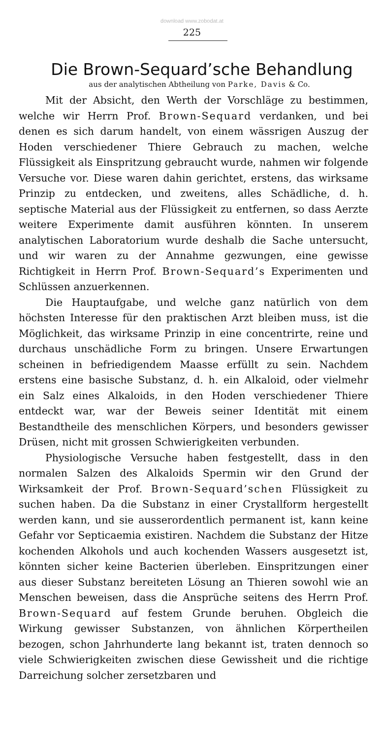download www.zobodat.at
225
Die Brown-Sequard’sche Behandlung
aus der analytischen Abtheilung von Parke, Davis & Co.
Mit der Absicht, den Werth der Vorschläge zu bestimmen, welche wir Herrn Prof. Brown-Sequard verdanken, und bei denen es sich darum handelt, von einem wässrigen Auszug der Hoden verschiedener Thiere Gebrauch zu machen, welche Flüssigkeit als Einspritzung gebraucht wurde, nahmen wir folgende Versuche vor. Diese waren dahin gerichtet, erstens, das wirksame Prinzip zu entdecken, und zweitens, alles Schädliche, d. h. septische Material aus der Flüssigkeit zu entfernen, so dass Aerzte weitere Experimente damit ausführen könnten. In unserem analytischen Laboratorium wurde deshalb die Sache untersucht, und wir waren zu der Annahme gezwungen, eine gewisse Richtigkeit in Herrn Prof. Brown-Sequard’s Experimenten und Schlüssen anzuerkennen.
Die Hauptaufgabe, und welche ganz natürlich von dem höchsten Interesse für den praktischen Arzt bleiben muss, ist die Möglichkeit, das wirksame Prinzip in eine concentrirte, reine und durchaus unschädliche Form zu bringen. Unsere Erwartungen scheinen in befriedigendem Maasse erfüllt zu sein. Nachdem erstens eine basische Substanz, d. h. ein Alkaloid, oder vielmehr ein Salz eines Alkaloids, in den Hoden verschiedener Thiere entdeckt war, war der Beweis seiner Identität mit einem Bestandtheile des menschlichen Körpers, und besonders gewisser Drüsen, nicht mit grossen Schwierigkeiten verbunden.
Physiologische Versuche haben festgestellt, dass in den normalen Salzen des Alkaloids Spermin wir den Grund der Wirksamkeit der Prof. Brown-Sequard’schen Flüssigkeit zu suchen haben. Da die Substanz in einer Crystallform hergestellt werden kann, und sie ausserordentlich permanent ist, kann keine Gefahr vor Septicaemia existiren. Nachdem die Substanz der Hitze kochenden Alkohols und auch kochenden Wassers ausgesetzt ist, könnten sicher keine Bacterien überleben. Einspritzungen einer aus dieser Substanz bereiteten Lösung an Thieren sowohl wie an Menschen beweisen, dass die Ansprüche seitens des Herrn Prof. Brown-Sequard auf festem Grunde beruhen. Obgleich die Wirkung gewisser Substanzen, von ähnlichen Körpertheilen bezogen, schon Jahrhunderte lang bekannt ist, traten dennoch so viele Schwierigkeiten zwischen diese Gewissheit und die richtige Darreichung solcher zersetzbaren und